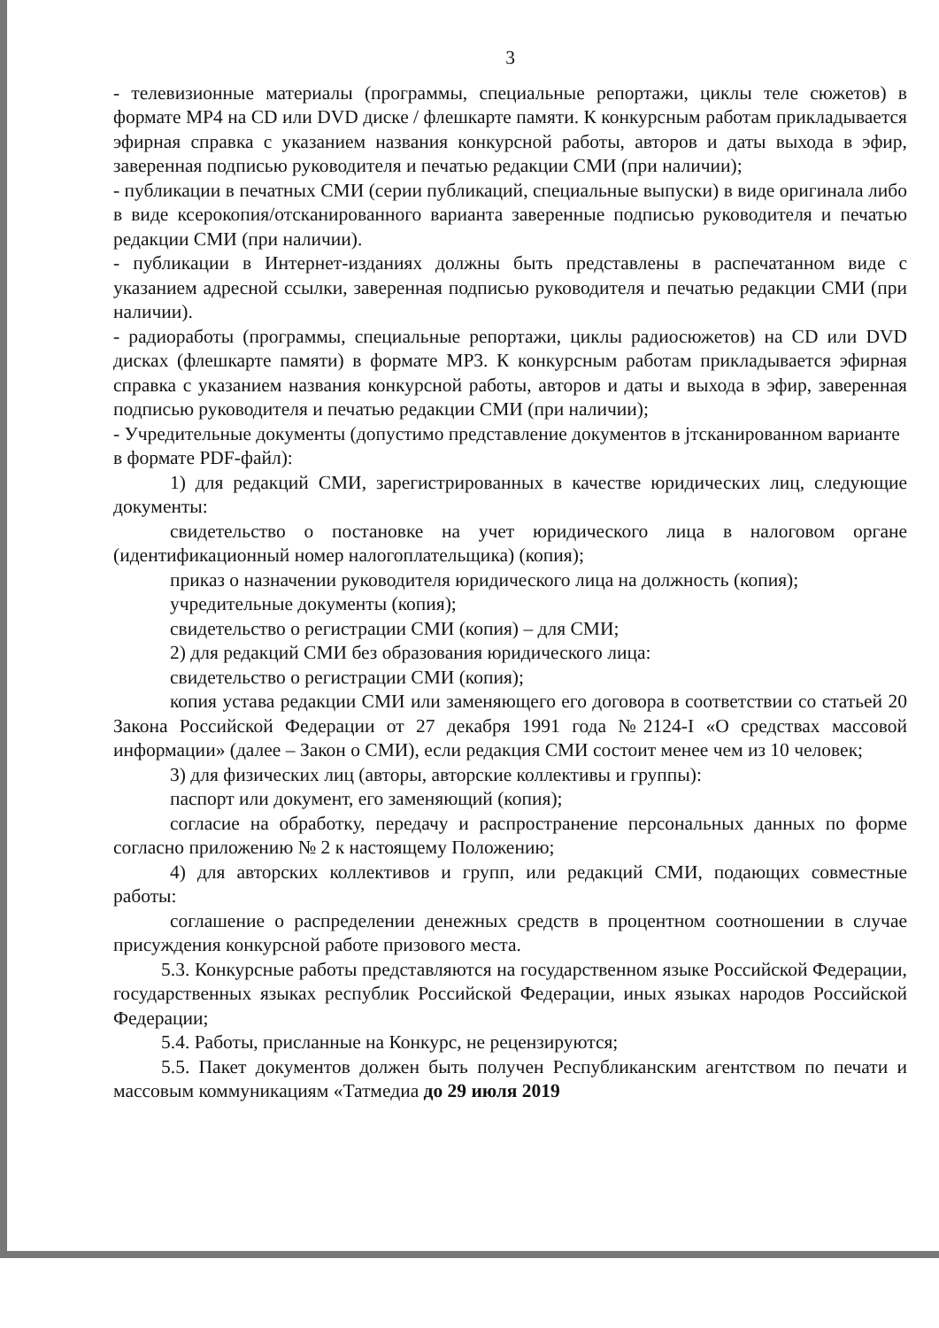3
- телевизионные материалы (программы, специальные репортажи, циклы теле сюжетов) в формате MP4 на CD или DVD диске / флешкарте памяти. К конкурсным работам прикладывается эфирная справка с указанием названия конкурсной работы, авторов и даты выхода в эфир, заверенная подписью руководителя и печатью редакции СМИ (при наличии);
- публикации в печатных СМИ (серии публикаций, специальные выпуски) в виде оригинала либо в виде ксерокопия/отсканированного варианта заверенные подписью руководителя и печатью редакции СМИ (при наличии).
- публикации в Интернет-изданиях должны быть представлены в распечатанном виде с указанием адресной ссылки, заверенная подписью руководителя и печатью редакции СМИ (при наличии).
- радиоработы (программы, специальные репортажи, циклы радиосюжетов) на CD или DVD дисках (флешкарте памяти) в формате MP3. К конкурсным работам прикладывается эфирная справка с указанием названия конкурсной работы, авторов и даты и выхода в эфир, заверенная подписью руководителя и печатью редакции СМИ (при наличии);
- Учредительные документы (допустимо представление документов в jтсканированном варианте в формате PDF-файл):
1) для редакций СМИ, зарегистрированных в качестве юридических лиц, следующие документы:
свидетельство о постановке на учет юридического лица в налоговом органе (идентификационный номер налогоплательщика) (копия);
приказ о назначении руководителя юридического лица на должность (копия);
учредительные документы (копия);
свидетельство о регистрации СМИ (копия) – для СМИ;
2) для редакций СМИ без образования юридического лица:
свидетельство о регистрации СМИ (копия);
копия устава редакции СМИ или заменяющего его договора в соответствии со статьей 20 Закона Российской Федерации от 27 декабря 1991 года №2124-I «О средствах массовой информации» (далее – Закон о СМИ), если редакция СМИ состоит менее чем из 10 человек;
3) для физических лиц (авторы, авторские коллективы и группы):
паспорт или документ, его заменяющий (копия);
согласие на обработку, передачу и распространение персональных данных по форме согласно приложению № 2 к настоящему Положению;
4) для авторских коллективов и групп, или редакций СМИ, подающих совместные работы:
соглашение о распределении денежных средств в процентном соотношении в случае присуждения конкурсной работе призового места.
5.3. Конкурсные работы представляются на государственном языке Российской Федерации, государственных языках республик Российской Федерации, иных языках народов Российской Федерации;
5.4. Работы, присланные на Конкурс, не рецензируются;
5.5. Пакет документов должен быть получен Республиканским агентством по печати и массовым коммуникациям «Татмедиа до 29 июля 2019